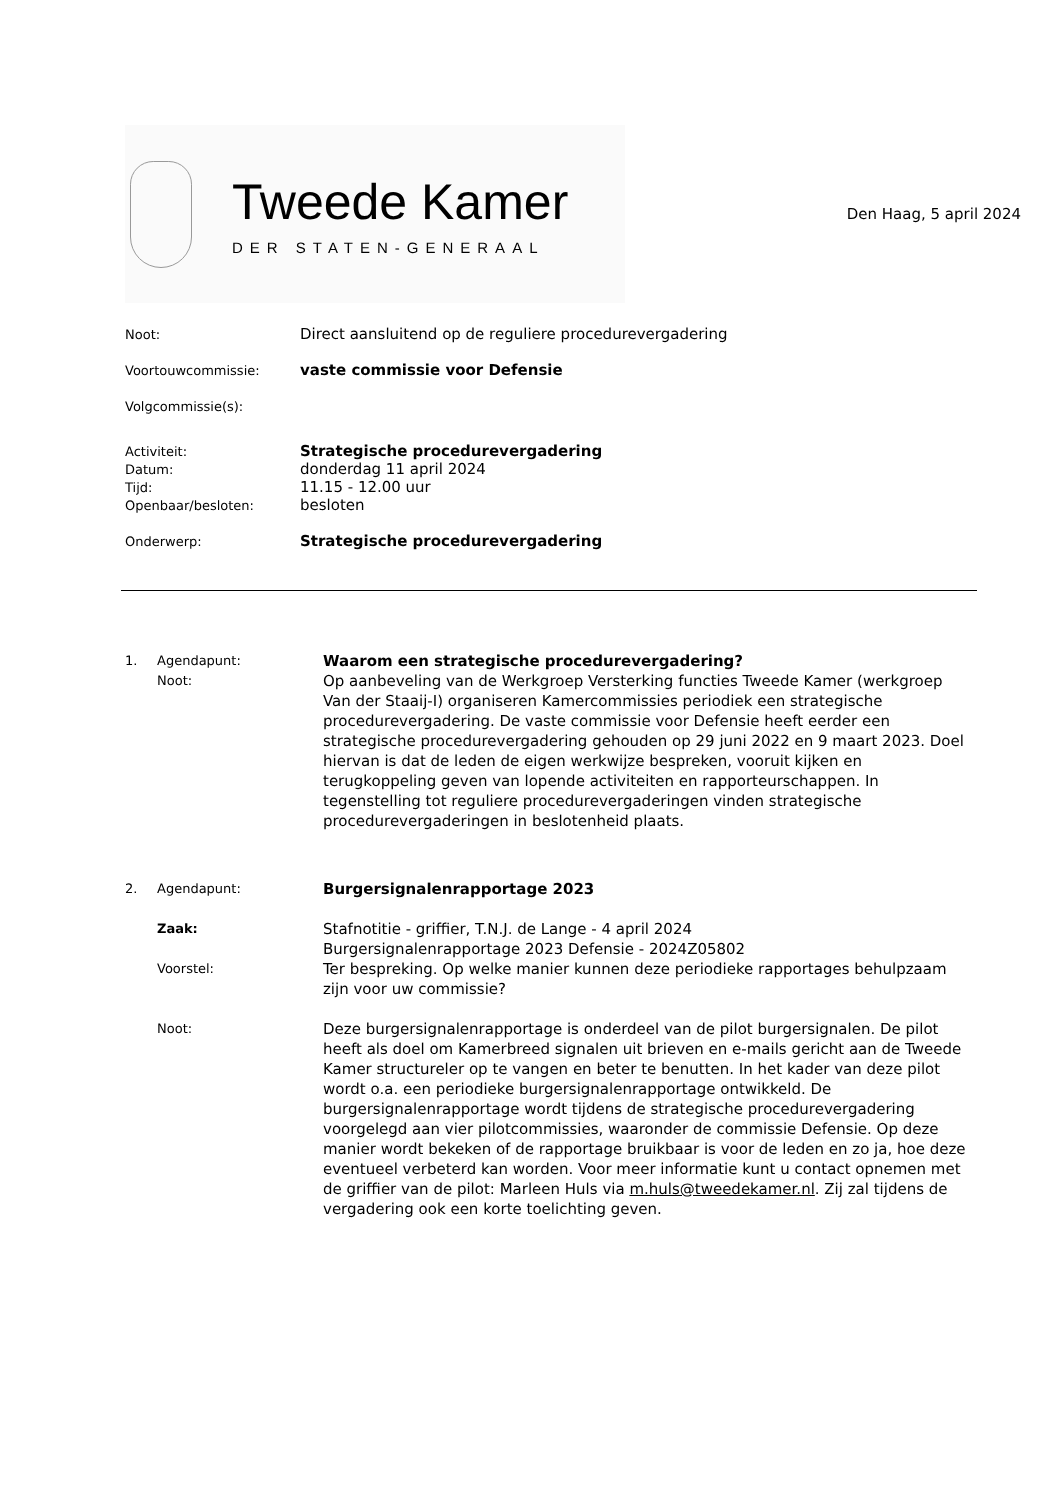Tweede Kamer
DER STATEN-GENERAAL
Den Haag, 5 april 2024
Noot:
Direct aansluitend op de reguliere procedurevergadering
Voortouwcommissie:
vaste commissie voor Defensie
Volgcommissie(s):
Activiteit:
Strategische procedurevergadering
Datum:
donderdag 11 april 2024
Tijd:
11.15 - 12.00 uur
Openbaar/besloten:
besloten
Onderwerp:
Strategische procedurevergadering
1. Agendapunt:
Waarom een strategische procedurevergadering?
Noot:
Op aanbeveling van de Werkgroep Versterking functies Tweede Kamer (werkgroep Van der Staaij-I) organiseren Kamercommissies periodiek een strategische procedurevergadering. De vaste commissie voor Defensie heeft eerder een strategische procedurevergadering gehouden op 29 juni 2022 en 9 maart 2023. Doel hiervan is dat de leden de eigen werkwijze bespreken, vooruit kijken en terugkoppeling geven van lopende activiteiten en rapporteurschappen. In tegenstelling tot reguliere procedurevergaderingen vinden strategische procedurevergaderingen in beslotenheid plaats.
2. Agendapunt:
Burgersignalenrapportage 2023
Zaak:
Stafnotitie - griffier, T.N.J. de Lange - 4 april 2024
Burgersignalenrapportage 2023 Defensie - 2024Z05802
Voorstel:
Ter bespreking. Op welke manier kunnen deze periodieke rapportages behulpzaam zijn voor uw commissie?
Noot:
Deze burgersignalenrapportage is onderdeel van de pilot burgersignalen. De pilot heeft als doel om Kamerbreed signalen uit brieven en e-mails gericht aan de Tweede Kamer structureler op te vangen en beter te benutten. In het kader van deze pilot wordt o.a. een periodieke burgersignalenrapportage ontwikkeld. De burgersignalenrapportage wordt tijdens de strategische procedurevergadering voorgelegd aan vier pilotcommissies, waaronder de commissie Defensie. Op deze manier wordt bekeken of de rapportage bruikbaar is voor de leden en zo ja, hoe deze eventueel verbeterd kan worden. Voor meer informatie kunt u contact opnemen met de griffier van de pilot: Marleen Huls via m.huls@tweedekamer.nl. Zij zal tijdens de vergadering ook een korte toelichting geven.